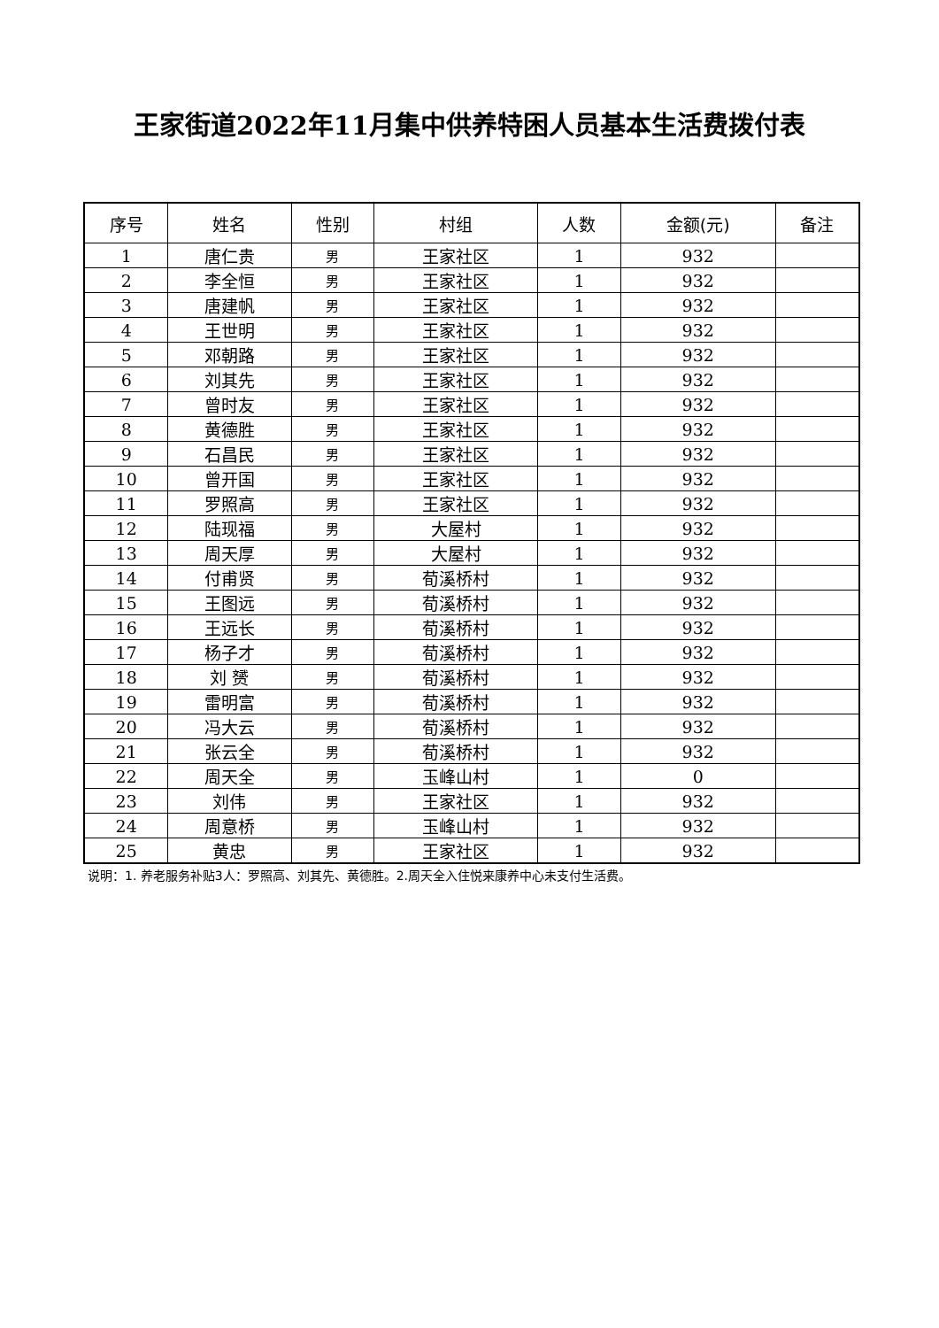王家街道2022年11月集中供养特困人员基本生活费拨付表
| 序号 | 姓名 | 性别 | 村组 | 人数 | 金额(元) | 备注 |
| --- | --- | --- | --- | --- | --- | --- |
| 1 | 唐仁贵 | 男 | 王家社区 | 1 | 932 | |
| 2 | 李全恒 | 男 | 王家社区 | 1 | 932 | |
| 3 | 唐建帆 | 男 | 王家社区 | 1 | 932 | |
| 4 | 王世明 | 男 | 王家社区 | 1 | 932 | |
| 5 | 邓朝路 | 男 | 王家社区 | 1 | 932 | |
| 6 | 刘其先 | 男 | 王家社区 | 1 | 932 | |
| 7 | 曾时友 | 男 | 王家社区 | 1 | 932 | |
| 8 | 黄德胜 | 男 | 王家社区 | 1 | 932 | |
| 9 | 石昌民 | 男 | 王家社区 | 1 | 932 | |
| 10 | 曾开国 | 男 | 王家社区 | 1 | 932 | |
| 11 | 罗照高 | 男 | 王家社区 | 1 | 932 | |
| 12 | 陆现福 | 男 | 大屋村 | 1 | 932 | |
| 13 | 周天厚 | 男 | 大屋村 | 1 | 932 | |
| 14 | 付甫贤 | 男 | 荀溪桥村 | 1 | 932 | |
| 15 | 王图远 | 男 | 荀溪桥村 | 1 | 932 | |
| 16 | 王远长 | 男 | 荀溪桥村 | 1 | 932 | |
| 17 | 杨子才 | 男 | 荀溪桥村 | 1 | 932 | |
| 18 | 刘 赟 | 男 | 荀溪桥村 | 1 | 932 | |
| 19 | 雷明富 | 男 | 荀溪桥村 | 1 | 932 | |
| 20 | 冯大云 | 男 | 荀溪桥村 | 1 | 932 | |
| 21 | 张云全 | 男 | 荀溪桥村 | 1 | 932 | |
| 22 | 周天全 | 男 | 玉峰山村 | 1 | 0 | |
| 23 | 刘伟 | 男 | 王家社区 | 1 | 932 | |
| 24 | 周意桥 | 男 | 玉峰山村 | 1 | 932 | |
| 25 | 黄忠 | 男 | 王家社区 | 1 | 932 | |
说明：1. 养老服务补贴3人：罗照高、刘其先、黄德胜。2.周天全入住悦来康养中心未支付生活费。